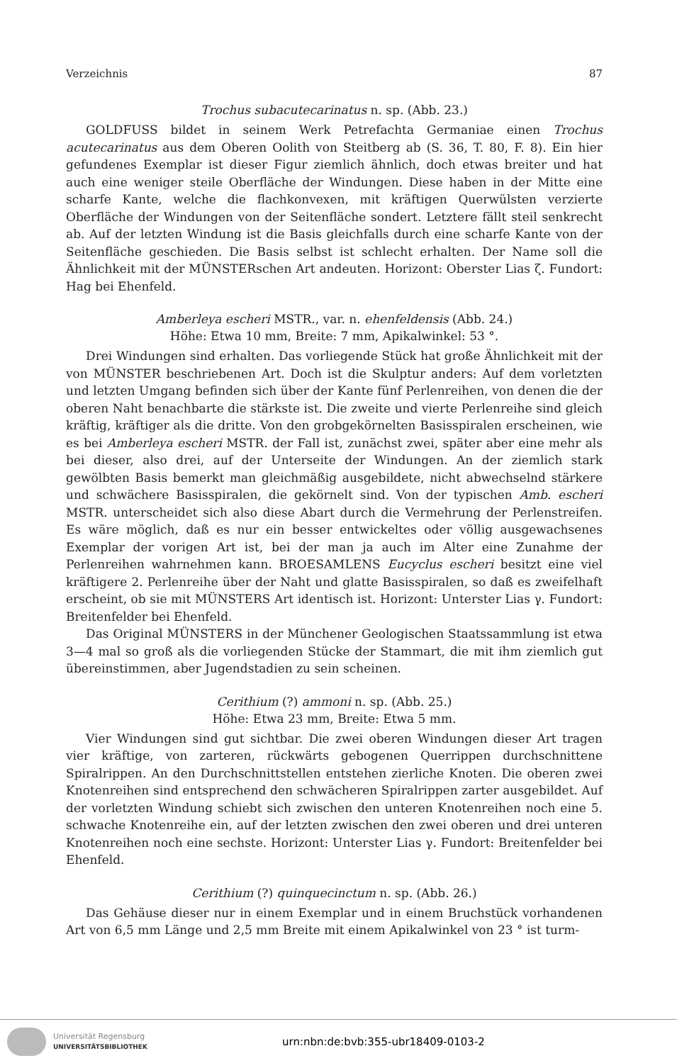Verzeichnis 87
Trochus subacutecarinatus n. sp. (Abb. 23.)
GOLDFUSS bildet in seinem Werk Petrefachta Germaniae einen Trochus acutecarinatus aus dem Oberen Oolith von Steitberg ab (S. 36, T. 80, F. 8). Ein hier gefundenes Exemplar ist dieser Figur ziemlich ähnlich, doch etwas breiter und hat auch eine weniger steile Oberfläche der Windungen. Diese haben in der Mitte eine scharfe Kante, welche die flachkonvexen, mit kräftigen Querwülsten verzierte Oberfläche der Windungen von der Seitenfläche sondert. Letztere fällt steil senkrecht ab. Auf der letzten Windung ist die Basis gleichfalls durch eine scharfe Kante von der Seitenfläche geschieden. Die Basis selbst ist schlecht erhalten. Der Name soll die Ähnlichkeit mit der MÜNSTERschen Art andeuten. Horizont: Oberster Lias ζ. Fundort: Hag bei Ehenfeld.
Amberleya escheri MSTR., var. n. ehenfeldensis (Abb. 24.)
Höhe: Etwa 10 mm, Breite: 7 mm, Apikalwinkel: 53 °.
Drei Windungen sind erhalten. Das vorliegende Stück hat große Ähnlichkeit mit der von MÜNSTER beschriebenen Art. Doch ist die Skulptur anders: Auf dem vorletzten und letzten Umgang befinden sich über der Kante fünf Perlenreihen, von denen die der oberen Naht benachbarte die stärkste ist. Die zweite und vierte Perlenreihe sind gleich kräftig, kräftiger als die dritte. Von den grobgekörnelten Basisspiralen erscheinen, wie es bei Amberleya escheri MSTR. der Fall ist, zunächst zwei, später aber eine mehr als bei dieser, also drei, auf der Unterseite der Windungen. An der ziemlich stark gewölbten Basis bemerkt man gleichmäßig ausgebildete, nicht abwechselnd stärkere und schwächere Basisspiralen, die gekörnelt sind. Von der typischen Amb. escheri MSTR. unterscheidet sich also diese Abart durch die Vermehrung der Perlenstreifen. Es wäre möglich, daß es nur ein besser entwickeltes oder völlig ausgewachsenes Exemplar der vorigen Art ist, bei der man ja auch im Alter eine Zunahme der Perlenreihen wahrnehmen kann. BROESAMLENS Eucyclus escheri besitzt eine viel kräftigere 2. Perlenreihe über der Naht und glatte Basisspiralen, so daß es zweifelhaft erscheint, ob sie mit MÜNSTERS Art identisch ist. Horizont: Unterster Lias γ. Fundort: Breitenfelder bei Ehenfeld.
Das Original MÜNSTERS in der Münchener Geologischen Staatssammlung ist etwa 3—4 mal so groß als die vorliegenden Stücke der Stammart, die mit ihm ziemlich gut übereinstimmen, aber Jugendstadien zu sein scheinen.
Cerithium (?) ammoni n. sp. (Abb. 25.)
Höhe: Etwa 23 mm, Breite: Etwa 5 mm.
Vier Windungen sind gut sichtbar. Die zwei oberen Windungen dieser Art tragen vier kräftige, von zarteren, rückwärts gebogenen Querrippen durchschnittene Spiralrippen. An den Durchschnittstellen entstehen zierliche Knoten. Die oberen zwei Knotenreihen sind entsprechend den schwächeren Spiralrippen zarter ausgebildet. Auf der vorletzten Windung schiebt sich zwischen den unteren Knotenreihen noch eine 5. schwache Knotenreihe ein, auf der letzten zwischen den zwei oberen und drei unteren Knotenreihen noch eine sechste. Horizont: Unterster Lias γ. Fundort: Breitenfelder bei Ehenfeld.
Cerithium (?) quinquecinctum n. sp. (Abb. 26.)
Das Gehäuse dieser nur in einem Exemplar und in einem Bruchstück vorhandenen Art von 6,5 mm Länge und 2,5 mm Breite mit einem Apikalwinkel von 23 ° ist turm-
Universität Regensburg
UNIVERSITÄTSBIBLIOTHEK
urn:nbn:de:bvb:355-ubr18409-0103-2